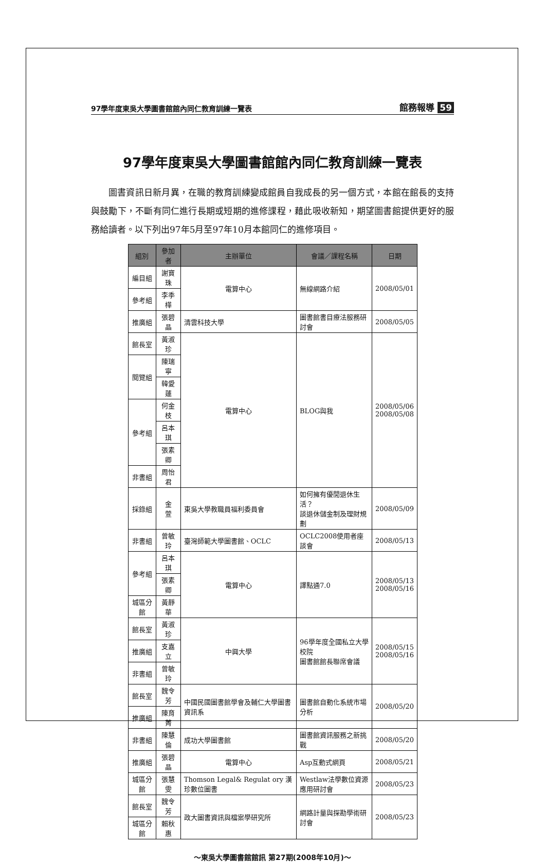97學年度東吳大學圖書館館內同仁教育訓練一覽表 館務報導 59
97學年度東吳大學圖書館館內同仁教育訓練一覽表
圖書資訊日新月異，在職的教育訓練變成館員自我成長的另一個方式，本館在館長的支持與鼓勵下，不斷有同仁進行長期或短期的進修課程，藉此吸收新知，期望圖書館提供更好的服務給讀者。以下列出97年5月至97年10月本館同仁的進修項目。
| 組別 | 參加者 | 主辦單位 | 會議／課程名稱 | 日期 |
| --- | --- | --- | --- | --- |
| 編目組 | 謝寶珠 | 電算中心 | 無線網路介紹 | 2008/05/01 |
| 參考組 | 李季樺 | | | |
| 推廣組 | 張碧晶 | 清雲科技大學 | 圖書館書目療法服務研討會 | 2008/05/05 |
| 館長室 | 黃淑珍 | 電算中心 | BLOG與我 | 2008/05/06 2008/05/08 |
| 閱覽組 | 陳瑞寧 | | | |
| | 韓愛蓮 | | | |
| 參考組 | 何金枝 | | | |
| | 呂本琪 | | | |
| | 張素卿 | | | |
| 非書組 | 周怡君 | | | |
| 採錄組 | 金 萱 | 東吳大學教職員福利委員會 | 如何擁有優閒退休生活？ 談退休儲金制及理財規劃 | 2008/05/09 |
| 非書組 | 曾敏玲 | 臺灣師範大學圖書館、OCLC | OCLC2008使用者座談會 | 2008/05/13 |
| 參考組 | 呂本琪 | 電算中心 | 譯點通7.0 | 2008/05/13 2008/05/16 |
| | 張素卿 | | | |
| 城區分館 | 黃靜華 | | | |
| 館長室 | 黃淑珍 | 中興大學 | 96學年度全國私立大學校院 圖書館館長聯席會議 | 2008/05/15 2008/05/16 |
| 推廣組 | 支嘉立 | | | |
| 非書組 | 曾敏玲 | | | |
| 館長室 | 魏令芳 | 中國民國圖書館學會及輔仁大學圖書資訊系 | 圖書館自動化系統市場分析 | 2008/05/20 |
| 推廣組 | 陳育菁 | | | |
| 非書組 | 陳慧倫 | 成功大學圖書館 | 圖書館資訊服務之新挑戰 | 2008/05/20 |
| 推廣組 | 張碧晶 | 電算中心 | Asp互動式網頁 | 2008/05/21 |
| 城區分館 | 張慧雯 | Thomson Legal& Regulat ory 漢珍數位圖書 | Westlaw法學數位資源 應用研討會 | 2008/05/23 |
| 館長室 | 魏令芳 | 政大圖書資訊與檔案學研究所 | 網路計量與探勘學術研討會 | 2008/05/23 |
| 城區分館 | 賴秋惠 | | | |
～東吳大學圖書館館訊 第27期(2008年10月)～